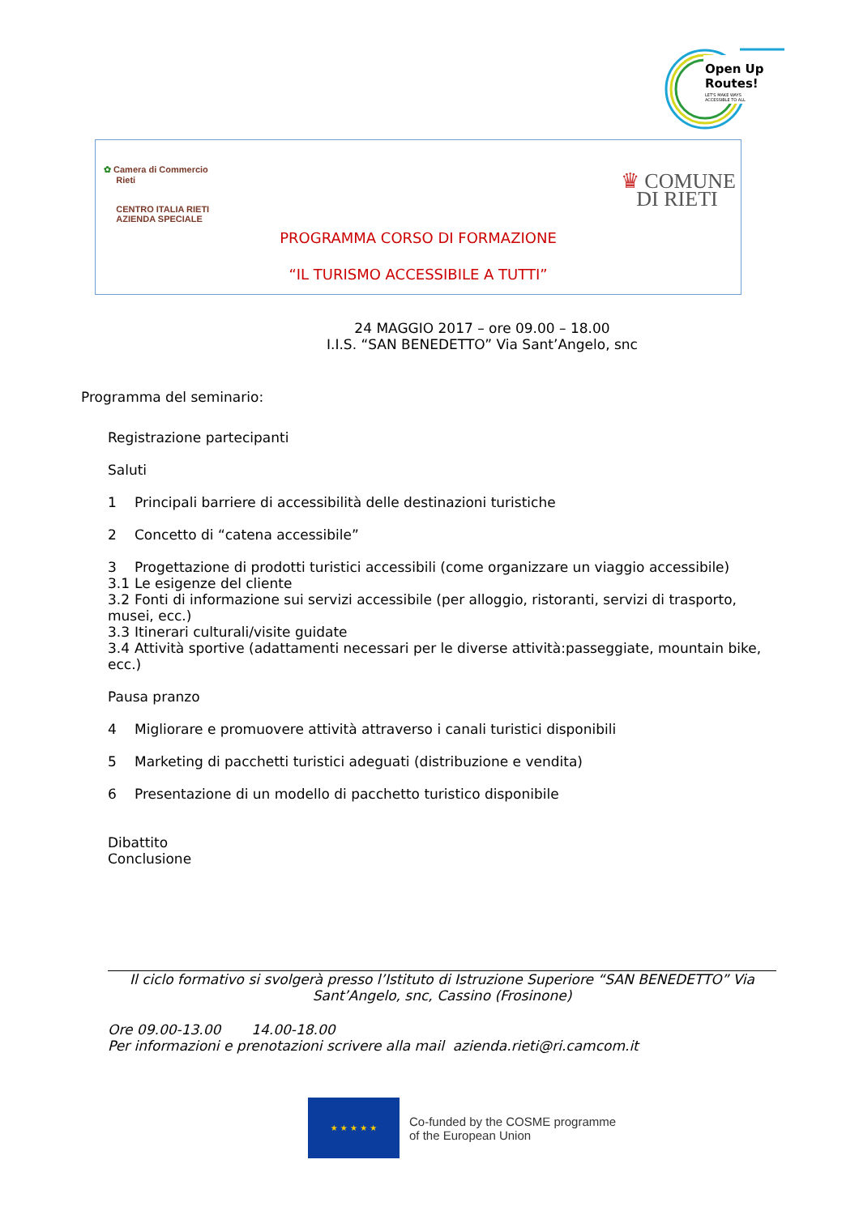Open Up
Routes!
LET'S MAKE WAYS
ACCESSIBLE TO ALL
✿ Camera di Commercio
Rieti
CENTRO ITALIA RIETI
AZIENDA SPECIALE
♛ COMUNE
DI RIETI
PROGRAMMA CORSO DI FORMAZIONE
“IL TURISMO ACCESSIBILE A TUTTI”
24 MAGGIO 2017 – ore 09.00 – 18.00
I.I.S. “SAN BENEDETTO” Via Sant’Angelo, snc
Programma del seminario:
Registrazione partecipanti
Saluti
1 Principali barriere di accessibilità delle destinazioni turistiche
2 Concetto di “catena accessibile”
3 Progettazione di prodotti turistici accessibili (come organizzare un viaggio accessibile)
3.1 Le esigenze del cliente
3.2 Fonti di informazione sui servizi accessibile (per alloggio, ristoranti, servizi di trasporto, musei, ecc.)
3.3 Itinerari culturali/visite guidate
3.4 Attività sportive (adattamenti necessari per le diverse attività:passeggiate, mountain bike, ecc.)
Pausa pranzo
4 Migliorare e promuovere attività attraverso i canali turistici disponibili
5 Marketing di pacchetti turistici adeguati (distribuzione e vendita)
6 Presentazione di un modello di pacchetto turistico disponibile
Dibattito
Conclusione
Il ciclo formativo si svolgerà presso l’Istituto di Istruzione Superiore “SAN BENEDETTO” Via Sant’Angelo, snc, Cassino (Frosinone)
Ore 09.00-13.00 14.00-18.00
Per informazioni e prenotazioni scrivere alla mail azienda.rieti@ri.camcom.it
★ ★ ★ ★ ★
Co-funded by the COSME programme
of the European Union